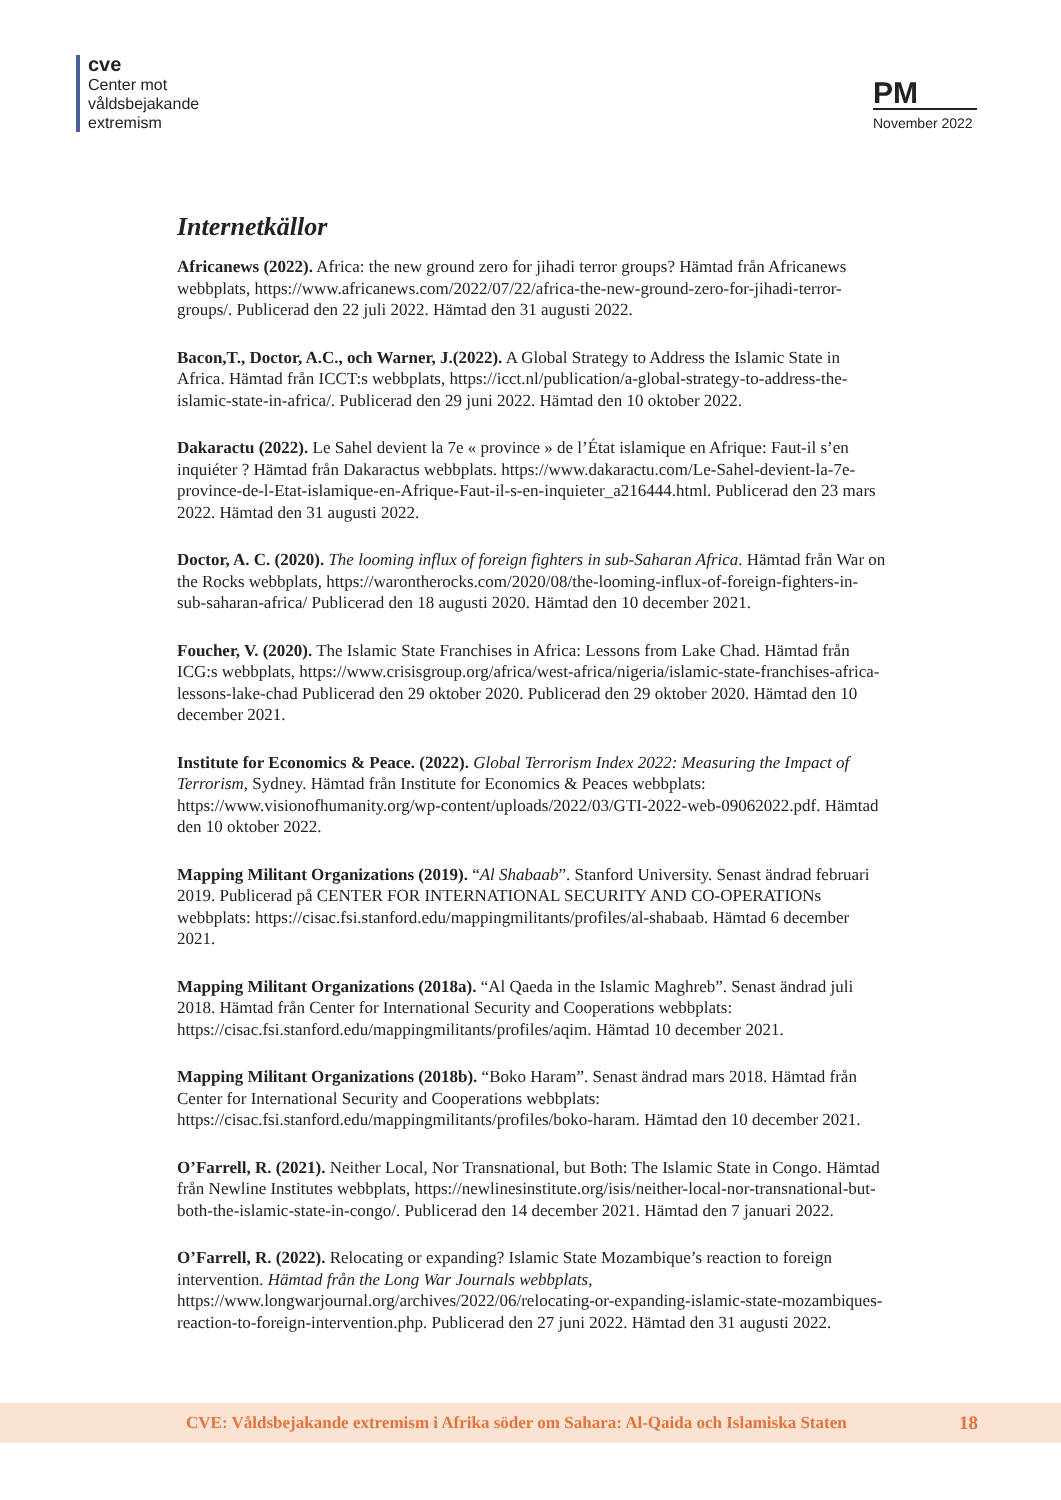cve
Center mot
våldsbejakande
extremism
PM
November 2022
Internetkällor
Africanews (2022). Africa: the new ground zero for jihadi terror groups? Hämtad från Africanews webbplats, https://www.africanews.com/2022/07/22/africa-the-new-ground-zero-for-jihadi-terror-groups/. Publicerad den 22 juli 2022. Hämtad den 31 augusti 2022.
Bacon,T., Doctor, A.C., och Warner, J.(2022). A Global Strategy to Address the Islamic State in Africa. Hämtad från ICCT:s webbplats, https://icct.nl/publication/a-global-strategy-to-address-the-islamic-state-in-africa/. Publicerad den 29 juni 2022. Hämtad den 10 oktober 2022.
Dakaractu (2022). Le Sahel devient la 7e « province » de l’État islamique en Afrique: Faut-il s’en inquiéter ? Hämtad från Dakaractus webbplats. https://www.dakaractu.com/Le-Sahel-devient-la-7e-province-de-l-Etat-islamique-en-Afrique-Faut-il-s-en-inquieter_a216444.html. Publicerad den 23 mars 2022. Hämtad den 31 augusti 2022.
Doctor, A. C. (2020). The looming influx of foreign fighters in sub-Saharan Africa. Hämtad från War on the Rocks webbplats, https://warontherocks.com/2020/08/the-looming-influx-of-foreign-fighters-in-sub-saharan-africa/ Publicerad den 18 augusti 2020. Hämtad den 10 december 2021.
Foucher, V. (2020). The Islamic State Franchises in Africa: Lessons from Lake Chad. Hämtad från ICG:s webbplats, https://www.crisisgroup.org/africa/west-africa/nigeria/islamic-state-franchises-africa-lessons-lake-chad Publicerad den 29 oktober 2020. Publicerad den 29 oktober 2020. Hämtad den 10 december 2021.
Institute for Economics & Peace. (2022). Global Terrorism Index 2022: Measuring the Impact of Terrorism, Sydney. Hämtad från Institute for Economics & Peaces webbplats: https://www.visionofhumanity.org/wp-content/uploads/2022/03/GTI-2022-web-09062022.pdf. Hämtad den 10 oktober 2022.
Mapping Militant Organizations (2019). “Al Shabaab”. Stanford University. Senast ändrad februari 2019. Publicerad på CENTER FOR INTERNATIONAL SECURITY AND CO-OPERATIONs webbplats: https://cisac.fsi.stanford.edu/mappingmilitants/profiles/al-shabaab. Hämtad 6 december 2021.
Mapping Militant Organizations (2018a). “Al Qaeda in the Islamic Maghreb”. Senast ändrad juli 2018. Hämtad från Center for International Security and Cooperations webbplats: https://cisac.fsi.stanford.edu/mappingmilitants/profiles/aqim. Hämtad 10 december 2021.
Mapping Militant Organizations (2018b). “Boko Haram”. Senast ändrad mars 2018. Hämtad från Center for International Security and Cooperations webbplats: https://cisac.fsi.stanford.edu/mappingmilitants/profiles/boko-haram. Hämtad den 10 december 2021.
O’Farrell, R. (2021). Neither Local, Nor Transnational, but Both: The Islamic State in Congo. Hämtad från Newline Institutes webbplats, https://newlinesinstitute.org/isis/neither-local-nor-transnational-but-both-the-islamic-state-in-congo/. Publicerad den 14 december 2021. Hämtad den 7 januari 2022.
O’Farrell, R. (2022). Relocating or expanding? Islamic State Mozambique’s reaction to foreign intervention. Hämtad från the Long War Journals webbplats, https://www.longwarjournal.org/archives/2022/06/relocating-or-expanding-islamic-state-mozambiques-reaction-to-foreign-intervention.php. Publicerad den 27 juni 2022. Hämtad den 31 augusti 2022.
CVE: Våldsbejakande extremism i Afrika söder om Sahara: Al-Qaida och Islamiska Staten 18